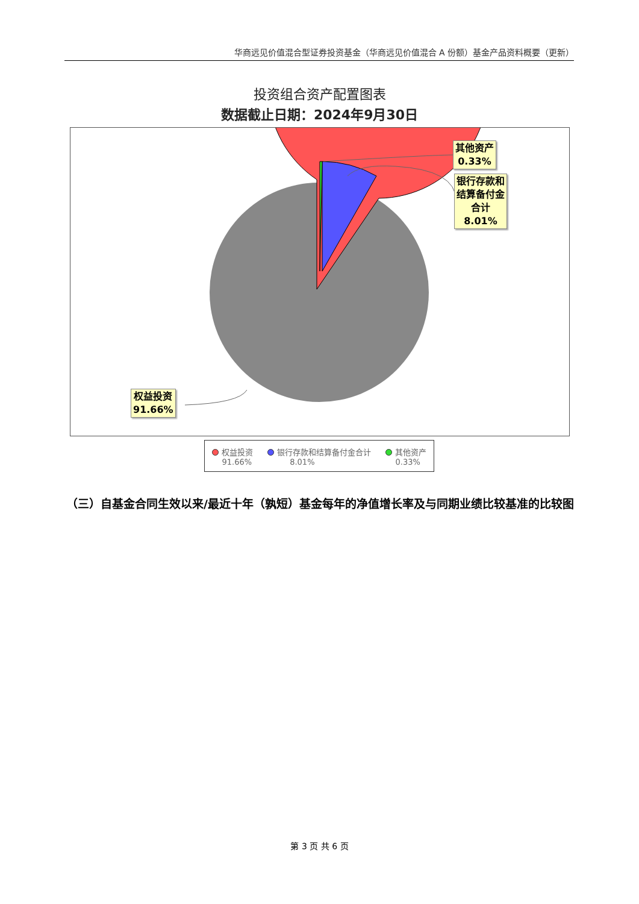华商远见价值混合型证券投资基金（华商远见价值混合 A 份额）基金产品资料概要（更新）
投资组合资产配置图表
数据截止日期：2024年9月30日
其他资产
0.33%
银行存款和
结算备付金
合计
8.01%
权益投资
91.66%
权益投资
91.66%
银行存款和结算备付金合计
8.01%
其他资产
0.33%
（三）自基金合同生效以来/最近十年（孰短）基金每年的净值增长率及与同期业绩比较基准的比较图
第 3 页 共 6 页